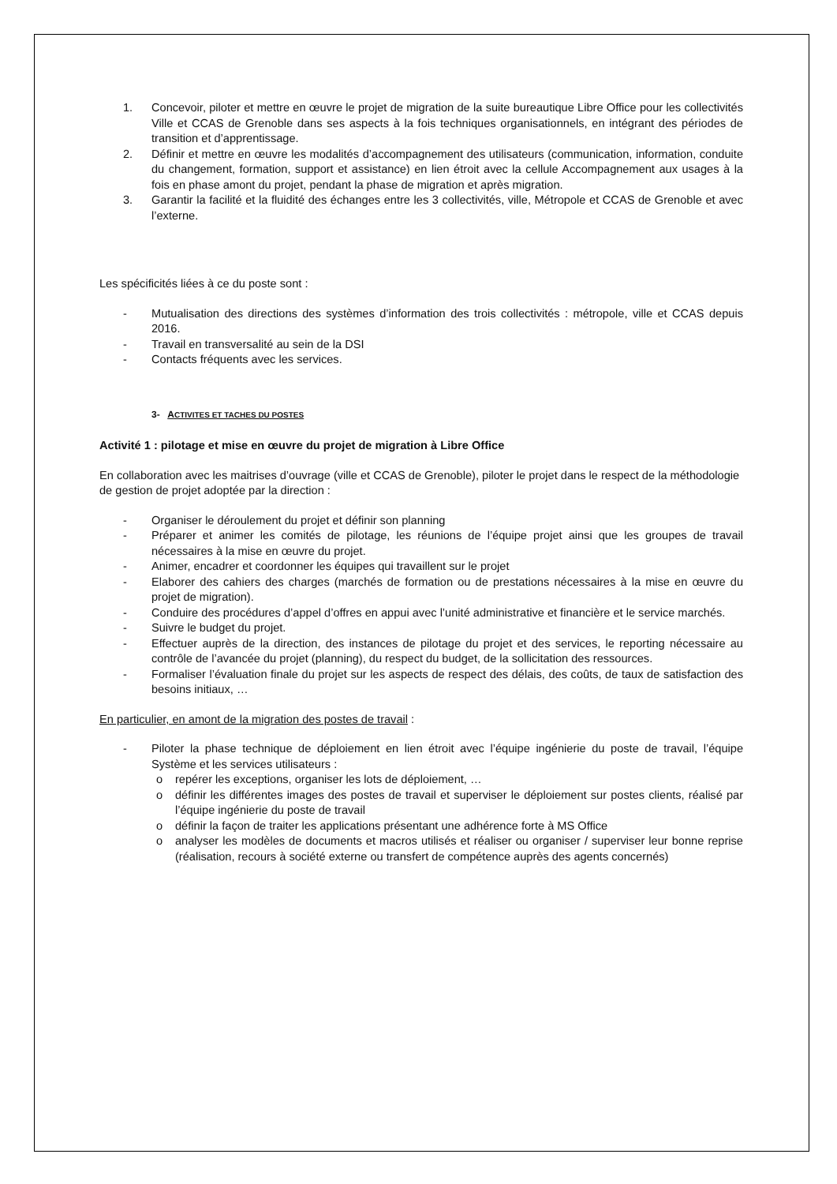1. Concevoir, piloter et mettre en œuvre le projet de migration de la suite bureautique Libre Office pour les collectivités Ville et CCAS de Grenoble dans ses aspects à la fois techniques organisationnels, en intégrant des périodes de transition et d’apprentissage.
2. Définir et mettre en œuvre les modalités d’accompagnement des utilisateurs (communication, information, conduite du changement, formation, support et assistance) en lien étroit avec la cellule Accompagnement aux usages à la fois en phase amont du projet, pendant la phase de migration et après migration.
3. Garantir la facilité et la fluidité des échanges entre les 3 collectivités, ville, Métropole et CCAS de Grenoble et avec l’externe.
Les spécificités liées à ce du poste sont :
- Mutualisation des directions des systèmes d’information des trois collectivités : métropole, ville et CCAS depuis 2016.
- Travail en transversalité au sein de la DSI
- Contacts fréquents avec les services.
3- ACTIVITES ET TACHES DU POSTES
Activité 1 : pilotage et mise en œuvre du projet de migration à Libre Office
En collaboration avec les maitrises d’ouvrage (ville et CCAS de Grenoble), piloter le projet dans le respect de la méthodologie de gestion de projet adoptée par la direction :
- Organiser le déroulement du projet et définir son planning
- Préparer et animer les comités de pilotage, les réunions de l’équipe projet ainsi que les groupes de travail nécessaires à la mise en œuvre du projet.
- Animer, encadrer et coordonner les équipes qui travaillent sur le projet
- Elaborer des cahiers des charges (marchés de formation ou de prestations nécessaires à la mise en œuvre du projet de migration).
- Conduire des procédures d’appel d’offres en appui avec l’unité administrative et financière et le service marchés.
- Suivre le budget du projet.
- Effectuer auprès de la direction, des instances de pilotage du projet et des services, le reporting nécessaire au contrôle de l’avancée du projet (planning), du respect du budget, de la sollicitation des ressources.
- Formaliser l’évaluation finale du projet sur les aspects de respect des délais, des coûts, de taux de satisfaction des besoins initiaux, …
En particulier, en amont de la migration des postes de travail :
- Piloter la phase technique de déploiement en lien étroit avec l’équipe ingénierie du poste de travail, l’équipe Système et les services utilisateurs :
o repérer les exceptions, organiser les lots de déploiement, …
o définir les différentes images des postes de travail et superviser le déploiement sur postes clients, réalisé par l’équipe ingénierie du poste de travail
o définir la façon de traiter les applications présentant une adhérence forte à MS Office
o analyser les modèles de documents et macros utilisés et réaliser ou organiser / superviser leur bonne reprise (réalisation, recours à société externe ou transfert de compétence auprès des agents concernés)